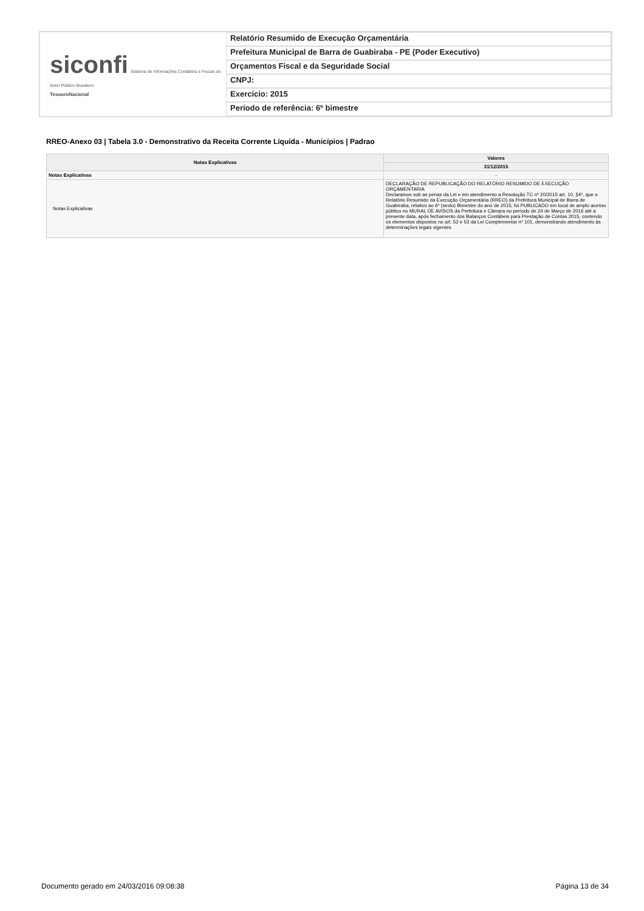siconfi Sistema de Informações Contábeis e Fiscais do Setor Público Brasileiro
TesouroNacional
Relatório Resumido de Execução Orçamentária
Prefeitura Municipal de Barra de Guabiraba - PE (Poder Executivo)
Orçamentos Fiscal e da Seguridade Social
CNPJ:
Exercício: 2015
Período de referência: 6º bimestre
RREO-Anexo 03 | Tabela 3.0 - Demonstrativo da Receita Corrente Líquida - Municípios | Padrao
| Notas Explicativas | Valores |
| --- | --- |
| | 31/12/2015 |
| Notas Explicativas | - |
| Notas Explicativas | DECLARAÇÃO DE REPUBLICAÇÃO DO RELATÓRIO RESUMIDO DE EXECUÇÃO ORÇAMENTARIA Declaramos sob as penas da Lei e em atendimento a Resolução TC nº 20/2015 art. 10, §4º, que o Relatório Resumido da Execução Orçamentária (RREO) da Prefeitura Municipal de Barra de Guabiraba, relativo ao 6º (sexto) Bimestre do ano de 2015, foi PUBLICADO em local de amplo acesso público no MURAL DE AVISOS da Prefeitura e Câmara no período de 24 de Março de 2016 até a presente data, após fechamento dos Balanços Contábeis para Prestação de Contas 2015, contendo os elementos dispostos no art. 52 e 53 da Lei Complementar nº 101, demonstrando atendimento às determinações legais vigentes. |
Documento gerado em 24/03/2016 09:08:38 Página 13 de 34